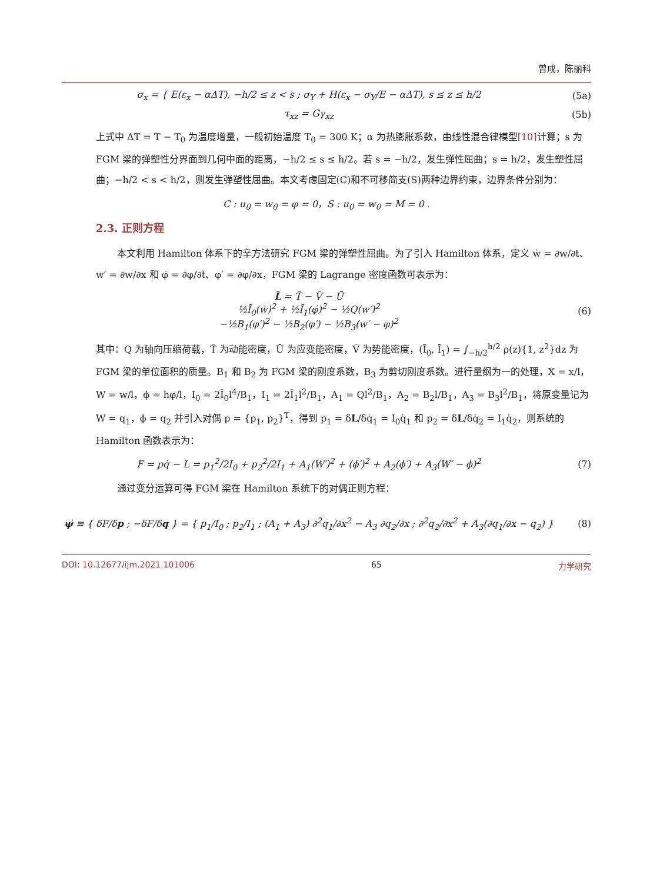曾成，陈丽科
σ<sub>x</sub> = { E(ε<sub>x</sub> − αΔT), −h/2 ≤ z < s ; σ<sub>Y</sub> + H(ε<sub>x</sub> − σ<sub>Y</sub>/E − αΔT), s ≤ z ≤ h/2
(5a)
τ<sub>xz</sub> = Gγ<sub>xz</sub> (5b)
上式中 ΔT = T − T<sub>0</sub> 为温度增量，一般初始温度 T<sub>0</sub> = 300 K；α 为热膨胀系数，由线性混合律模型[10] 计算；s 为 FGM 梁的弹塑性分界面到几何中面的距离，−h/2 ≤ s ≤ h/2。若 s = −h/2，发生弹性屈曲；s = h/2，发生塑性屈曲；−h/2 < s < h/2，则发生弹塑性屈曲。本文考虑固定(C)和不可移简支(S)两种边界约束，边界条件分别为：
C : u<sub>0</sub> = w<sub>0</sub> = φ = 0，S : u<sub>0</sub> = w<sub>0</sub> = M = 0 .
2.3. 正则方程
本文利用 Hamilton 体系下的辛方法研究 FGM 梁的弹塑性屈曲。为了引入 Hamilton 体系，定义 ẇ = ∂w/∂t、w′ = ∂w/∂x 和 φ̇ = ∂φ/∂t、φ′ = ∂φ/∂x，FGM 梁的 Lagrange 密度函数可表示为：
L̄ = T̄ − V̄ − Ū
½Ī<sub>0</sub>(ẇ)<sup>2</sup> + ½Ī<sub>1</sub>(φ̇)<sup>2</sup> − ½Q(w′)<sup>2</sup>
−½B<sub>1</sub>(φ′)<sup>2</sup> − ½B<sub>2</sub>(φ′) − ½B<sub>3</sub>(w′ − φ)<sup>2</sup>
(6)
其中：Q 为轴向压缩荷载，T̄ 为动能密度，Ū 为应变能密度，V̄ 为势能密度，(Ī<sub>0</sub>, Ī<sub>1</sub>) = ∫<sub>−h/2</sub><sup>h/2</sup> ρ(z){1, z<sup>2</sup>}dz 为 FGM 梁的单位面积的质量。B<sub>1</sub> 和 B<sub>2</sub> 为 FGM 梁的刚度系数，B<sub>3</sub> 为剪切刚度系数。进行量纲为一的处理，X = x/l，W = w/l，ϕ = hφ/l，I<sub>0</sub> = 2Ī<sub>0</sub>l<sup>4</sup>/B<sub>1</sub>，I<sub>1</sub> = 2Ī<sub>1</sub>l<sup>2</sup>/B<sub>1</sub>，A<sub>1</sub> = Ql<sup>2</sup>/B<sub>1</sub>，A<sub>2</sub> = B<sub>2</sub>l/B<sub>1</sub>，A<sub>3</sub> = B<sub>3</sub>l<sup>2</sup>/B<sub>1</sub>，将原变量记为 W = q<sub>1</sub>，ϕ = q<sub>2</sub> 并引入对偶 p = {p<sub>1</sub>, p<sub>2</sub>}<sup>T</sup>，得到 p<sub>1</sub> = δL/δq̇<sub>1</sub> = I<sub>0</sub>q̇<sub>1</sub> 和 p<sub>2</sub> = δL/δq̇<sub>2</sub> = I<sub>1</sub>q̇<sub>2</sub>，则系统的 Hamilton 函数表示为：
F = pq̇ − L = p<sub>1</sub><sup>2</sup>/2I<sub>0</sub> + p<sub>2</sub><sup>2</sup>/2I<sub>1</sub> + A<sub>1</sub>(W′)<sup>2</sup> + (ϕ′)<sup>2</sup> + A<sub>2</sub>(ϕ′) + A<sub>3</sub>(W′ − ϕ)<sup>2</sup>
(7)
通过变分运算可得 FGM 梁在 Hamilton 系统下的对偶正则方程：
ψ̇ ≡ { δF/δp ; −δF/δq } = { p<sub>1</sub>/I<sub>0</sub> ; p<sub>2</sub>/I<sub>1</sub> ; (A<sub>1</sub> + A<sub>3</sub>) ∂<sup>2</sup>q<sub>1</sub>/∂x<sup>2</sup> − A<sub>3</sub> ∂q<sub>2</sub>/∂x ; ∂<sup>2</sup>q<sub>2</sub>/∂x<sup>2</sup> + A<sub>3</sub>(∂q<sub>1</sub>/∂x − q<sub>2</sub>) }
(8)
DOI: 10.12677/ijm.2021.101006 65 力学研究